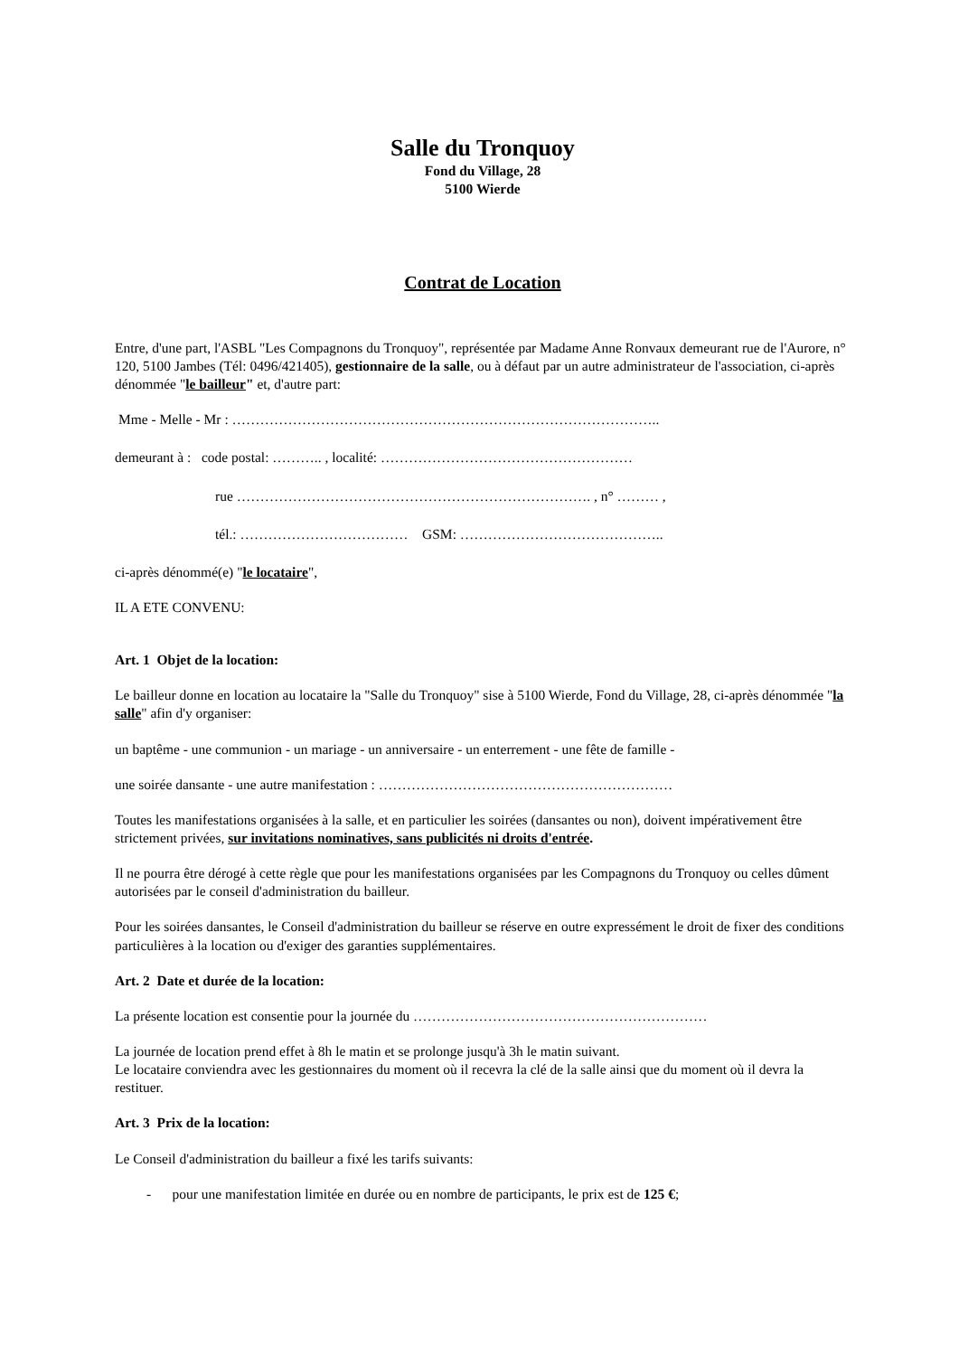Salle du Tronquoy
Fond du Village, 28
5100 Wierde
Contrat de Location
Entre, d'une part, l'ASBL "Les Compagnons du Tronquoy", représentée par Madame Anne Ronvaux demeurant rue de l'Aurore, n° 120, 5100 Jambes (Tél: 0496/421405), gestionnaire de la salle, ou à défaut par un autre administrateur de l'association, ci-après dénommée "le bailleur" et, d'autre part:
Mme - Melle - Mr : ………………………………………………………………………………..
demeurant à : code postal: ……….. , localité: ………………………………………………
rue …………………………………………………………………. , n° ……… ,
tél.: ……………………………… GSM: ……………………………………..
ci-après dénommé(e) "le locataire",
IL A ETE CONVENU:
Art. 1 Objet de la location:
Le bailleur donne en location au locataire la "Salle du Tronquoy" sise à 5100 Wierde, Fond du Village, 28, ci-après dénommée "la salle" afin d'y organiser:
un baptême - une communion - un mariage - un anniversaire - un enterrement - une fête de famille -
une soirée dansante - une autre manifestation : ………………………………………………………
Toutes les manifestations organisées à la salle, et en particulier les soirées (dansantes ou non), doivent impérativement être strictement privées, sur invitations nominatives, sans publicités ni droits d'entrée.
Il ne pourra être dérogé à cette règle que pour les manifestations organisées par les Compagnons du Tronquoy ou celles dûment autorisées par le conseil d'administration du bailleur.
Pour les soirées dansantes, le Conseil d'administration du bailleur se réserve en outre expressément le droit de fixer des conditions particulières à la location ou d'exiger des garanties supplémentaires.
Art. 2 Date et durée de la location:
La présente location est consentie pour la journée du ………………………………………………………
La journée de location prend effet à 8h le matin et se prolonge jusqu'à 3h le matin suivant.
Le locataire conviendra avec les gestionnaires du moment où il recevra la clé de la salle ainsi que du moment où il devra la restituer.
Art. 3 Prix de la location:
Le Conseil d'administration du bailleur a fixé les tarifs suivants:
- pour une manifestation limitée en durée ou en nombre de participants, le prix est de 125 €;